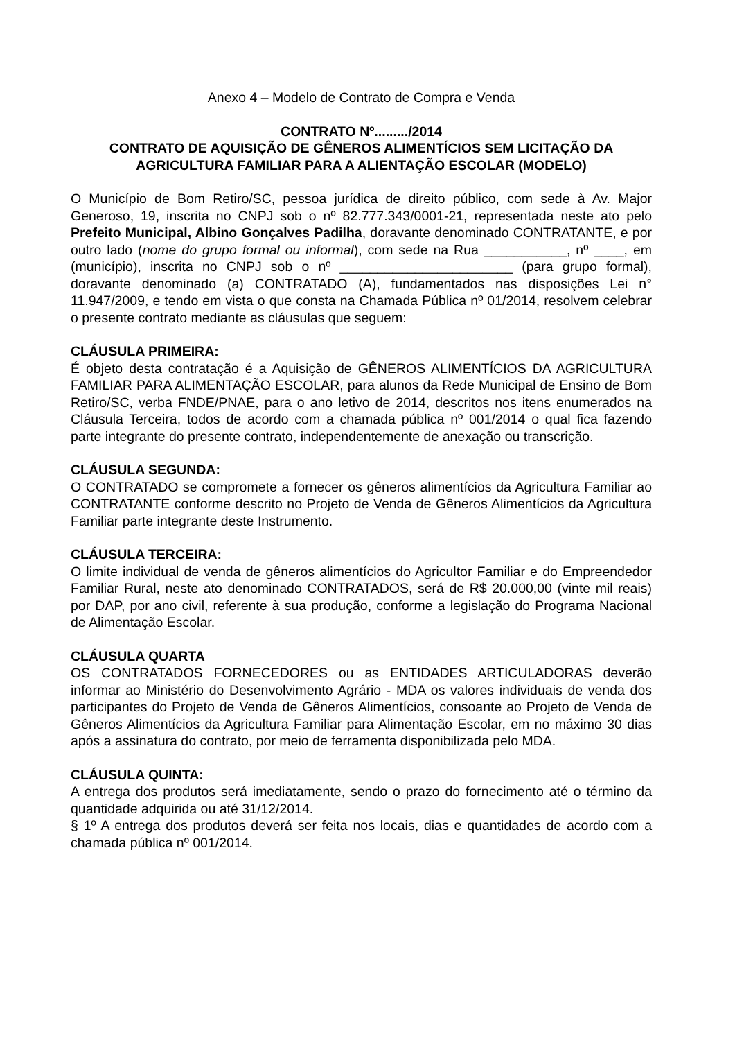Anexo 4 – Modelo de Contrato de Compra e Venda
CONTRATO Nº........./2014
CONTRATO DE AQUISIÇÃO DE GÊNEROS ALIMENTÍCIOS SEM LICITAÇÃO DA AGRICULTURA FAMILIAR PARA A ALIENTAÇÃO ESCOLAR (MODELO)
O Município de Bom Retiro/SC, pessoa jurídica de direito público, com sede à Av. Major Generoso, 19, inscrita no CNPJ sob o nº 82.777.343/0001-21, representada neste ato pelo Prefeito Municipal, Albino Gonçalves Padilha, doravante denominado CONTRATANTE, e por outro lado (nome do grupo formal ou informal), com sede na Rua ___________, nº ____, em (município), inscrita no CNPJ sob o nº _______________________ (para grupo formal), doravante denominado (a) CONTRATADO (A), fundamentados nas disposições Lei n° 11.947/2009, e tendo em vista o que consta na Chamada Pública nº 01/2014, resolvem celebrar o presente contrato mediante as cláusulas que seguem:
CLÁUSULA PRIMEIRA:
É objeto desta contratação é a Aquisição de GÊNEROS ALIMENTÍCIOS DA AGRICULTURA FAMILIAR PARA ALIMENTAÇÃO ESCOLAR, para alunos da Rede Municipal de Ensino de Bom Retiro/SC, verba FNDE/PNAE, para o ano letivo de 2014, descritos nos itens enumerados na Cláusula Terceira, todos de acordo com a chamada pública nº 001/2014 o qual fica fazendo parte integrante do presente contrato, independentemente de anexação ou transcrição.
CLÁUSULA SEGUNDA:
O CONTRATADO se compromete a fornecer os gêneros alimentícios da Agricultura Familiar ao CONTRATANTE conforme descrito no Projeto de Venda de Gêneros Alimentícios da Agricultura Familiar parte integrante deste Instrumento.
CLÁUSULA TERCEIRA:
O limite individual de venda de gêneros alimentícios do Agricultor Familiar e do Empreendedor Familiar Rural, neste ato denominado CONTRATADOS, será de R$ 20.000,00 (vinte mil reais) por DAP, por ano civil, referente à sua produção, conforme a legislação do Programa Nacional de Alimentação Escolar.
CLÁUSULA QUARTA
OS CONTRATADOS FORNECEDORES ou as ENTIDADES ARTICULADORAS deverão informar ao Ministério do Desenvolvimento Agrário - MDA os valores individuais de venda dos participantes do Projeto de Venda de Gêneros Alimentícios, consoante ao Projeto de Venda de Gêneros Alimentícios da Agricultura Familiar para Alimentação Escolar, em no máximo 30 dias após a assinatura do contrato, por meio de ferramenta disponibilizada pelo MDA.
CLÁUSULA QUINTA:
A entrega dos produtos será imediatamente, sendo o prazo do fornecimento até o término da quantidade adquirida ou até 31/12/2014.
§ 1º A entrega dos produtos deverá ser feita nos locais, dias e quantidades de acordo com a chamada pública nº 001/2014.